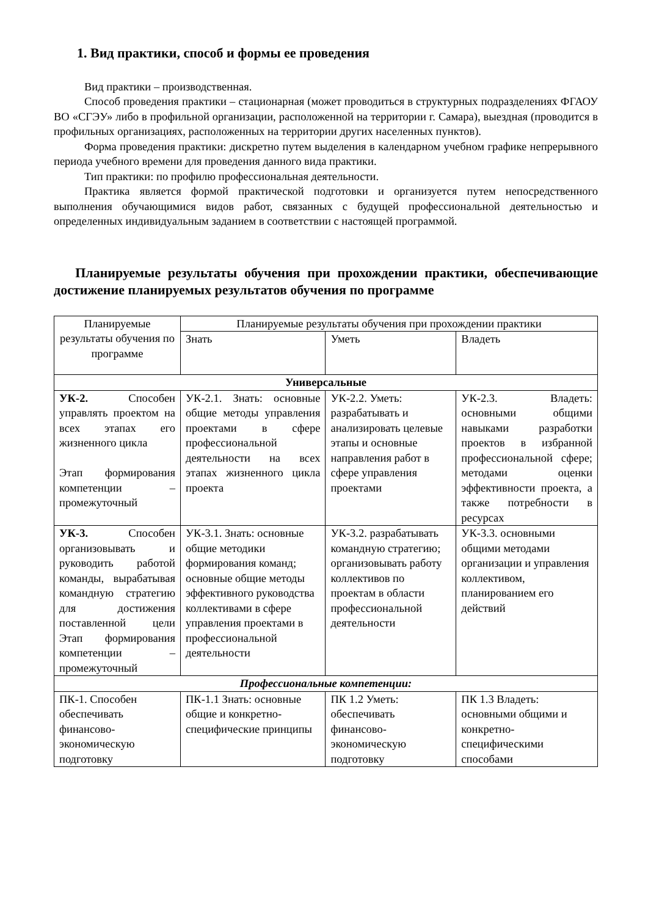1. Вид практики, способ и формы ее проведения
Вид практики – производственная.
Способ проведения практики – стационарная (может проводиться в структурных подразделениях ФГАОУ ВО «СГЭУ» либо в профильной организации, расположенной на территории г. Самара), выездная (проводится в профильных организациях, расположенных на территории других населенных пунктов).
Форма проведения практики: дискретно путем выделения в календарном учебном графике непрерывного периода учебного времени для проведения данного вида практики.
Тип практики: по профилю профессиональная деятельности.
Практика является формой практической подготовки и организуется путем непосредственного выполнения обучающимися видов работ, связанных с будущей профессиональной деятельностью и определенных индивидуальным заданием в соответствии с настоящей программой.
Планируемые результаты обучения при прохождении практики, обеспечивающие достижение планируемых результатов обучения по программе
| Планируемые результаты обучения по программе | Планируемые результаты обучения при прохождении практики | | |
| | Знать | Уметь | Владеть |
| Универсальные | | | |
| УК-2. Способен управлять проектом на всех этапах его жизненного цикла Этап формирования компетенции – промежуточный | УК-2.1. Знать: основные общие методы управления проектами в сфере профессиональной деятельности на всех этапах жизненного цикла проекта | УК-2.2. Уметь: разрабатывать и анализировать целевые этапы и основные направления работ в сфере управления проектами | УК-2.3. Владеть: основными общими навыками разработки проектов в избранной профессиональной сфере; методами оценки эффективности проекта, а также потребности в ресурсах |
| УК-3. Способен организовывать и руководить работой команды, вырабатывая командную стратегию для достижения поставленной цели Этап формирования компетенции – промежуточный | УК-3.1. Знать: основные общие методики формирования команд; основные общие методы эффективного руководства коллективами в сфере управления проектами в профессиональной деятельности | УК-3.2. разрабатывать командную стратегию; организовывать работу коллективов по проектам в области профессиональной деятельности | УК-3.3. основными общими методами организации и управления коллективом, планированием его действий |
| Профессиональные компетенции: | | | |
| ПК-1. Способен обеспечивать финансово-экономическую подготовку | ПК-1.1 Знать: основные общие и конкретно-специфические принципы | ПК 1.2 Уметь: обеспечивать финансово-экономическую подготовку | ПК 1.3 Владеть: основными общими и конкретно-специфическими способами |